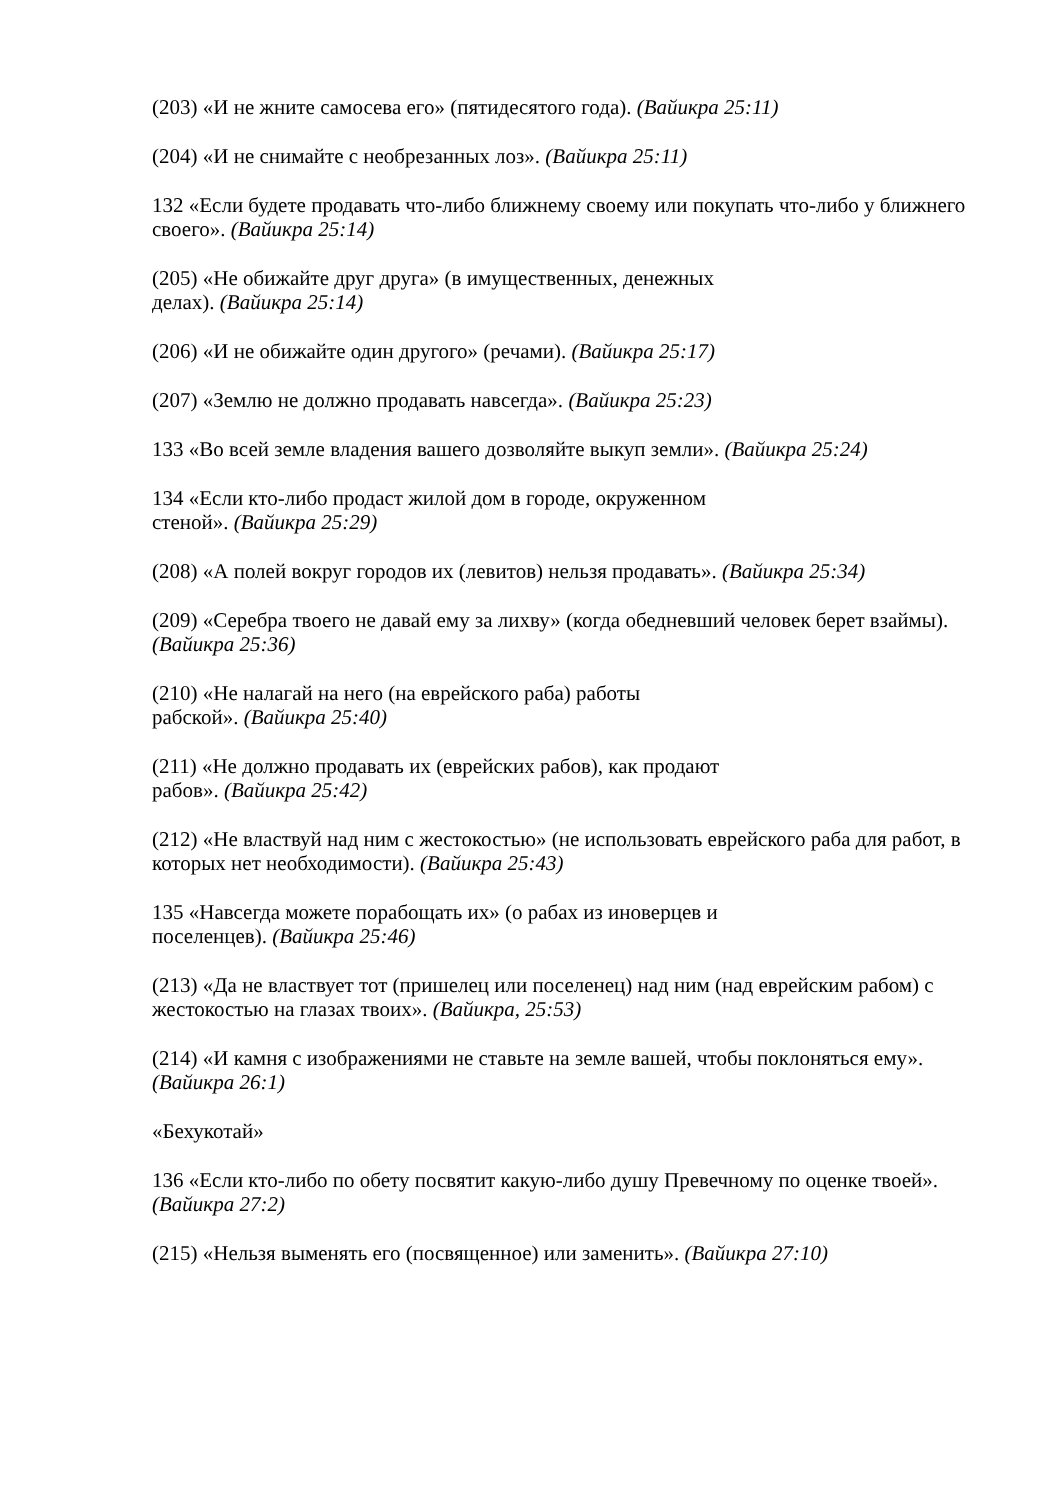(203) «И не жните самосева его» (пятидесятого года). (Вайикра 25:11)
(204) «И не снимайте с необрезанных лоз». (Вайикра 25:11)
132 «Если будете продавать что-либо ближнему своему или покупать что-либо у ближнего своего». (Вайикра 25:14)
(205) «Не обижайте друг друга» (в имущественных, денежных
делах). (Вайикра 25:14)
(206) «И не обижайте один другого» (речами). (Вайикра 25:17)
(207) «Землю не должно продавать навсегда». (Вайикра 25:23)
133 «Во всей земле владения вашего дозволяйте выкуп земли». (Вайикра 25:24)
134 «Если кто-либо продаст жилой дом в городе, окруженном
стеной». (Вайикра 25:29)
(208) «А полей вокруг городов их (левитов) нельзя продавать». (Вайикра 25:34)
(209) «Серебра твоего не давай ему за лихву» (когда обедневший человек берет взаймы). (Вайикра 25:36)
(210) «Не налагай на него (на еврейского раба) работы
рабской». (Вайикра 25:40)
(211) «Не должно продавать их (еврейских рабов), как продают
рабов». (Вайикра 25:42)
(212) «Не властвуй над ним с жестокостью» (не использовать еврейского раба для работ, в которых нет необходимости). (Вайикра 25:43)
135 «Навсегда можете порабощать их» (о рабах из иноверцев и
поселенцев). (Вайикра 25:46)
(213) «Да не властвует тот (пришелец или поселенец) над ним (над еврейским рабом) с жестокостью на глазах твоих». (Вайикра, 25:53)
(214) «И камня с изображениями не ставьте на земле вашей, чтобы поклоняться ему». (Вайикра 26:1)
«Бехукотай»
136 «Если кто-либо по обету посвятит какую-либо душу Превечному по оценке твоей». (Вайикра 27:2)
(215) «Нельзя выменять его (посвященное) или заменить». (Вайикра 27:10)